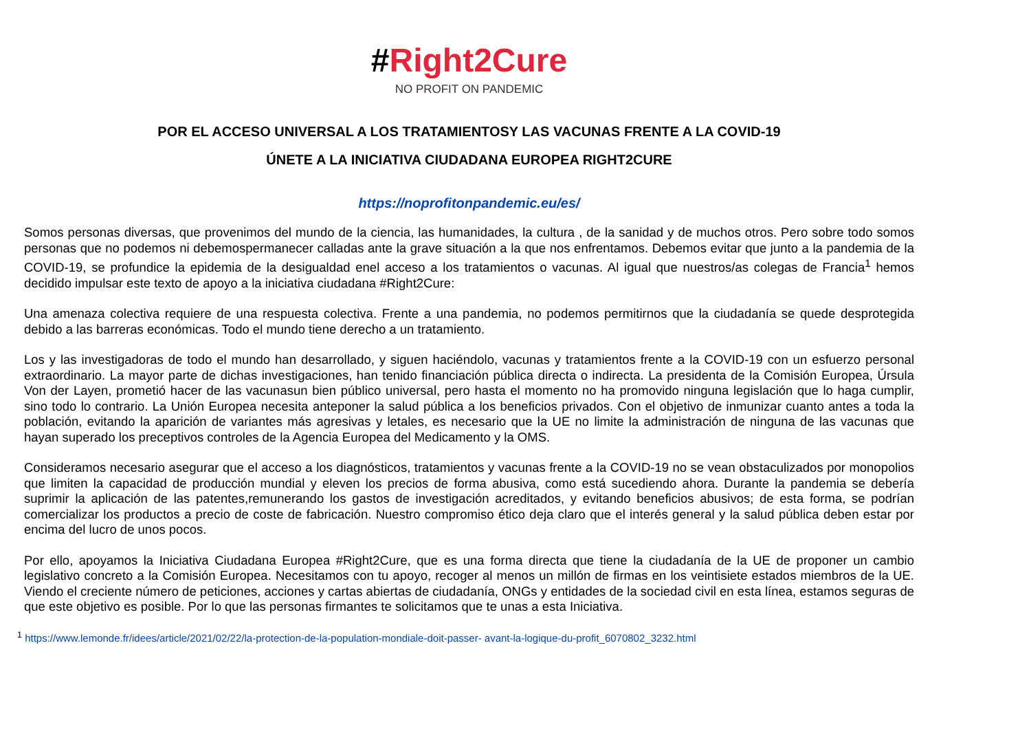#Right2Cure
NO PROFIT ON PANDEMIC
POR EL ACCESO UNIVERSAL A LOS TRATAMIENTOSY LAS VACUNAS FRENTE A LA COVID-19
ÚNETE A LA INICIATIVA CIUDADANA EUROPEA RIGHT2CURE
https://noprofitonpandemic.eu/es/
Somos personas diversas, que provenimos del mundo de la ciencia, las humanidades, la cultura , de la sanidad y de muchos otros. Pero sobre todo somos personas que no podemos ni debemospermanecer calladas ante la grave situación a la que nos enfrentamos. Debemos evitar que junto a la pandemia de la COVID-19, se profundice la epidemia de la desigualdad enel acceso a los tratamientos o vacunas. Al igual que nuestros/as colegas de Francia<sup>1</sup> hemos decidido impulsar este texto de apoyo a la iniciativa ciudadana #Right2Cure:
Una amenaza colectiva requiere de una respuesta colectiva. Frente a una pandemia, no podemos permitirnos que la ciudadanía se quede desprotegida debido a las barreras económicas. Todo el mundo tiene derecho a un tratamiento.
Los y las investigadoras de todo el mundo han desarrollado, y siguen haciéndolo, vacunas y tratamientos frente a la COVID-19 con un esfuerzo personal extraordinario. La mayor parte de dichas investigaciones, han tenido financiación pública directa o indirecta. La presidenta de la Comisión Europea, Úrsula Von der Layen, prometió hacer de las vacunasun bien público universal, pero hasta el momento no ha promovido ninguna legislación que lo haga cumplir, sino todo lo contrario. La Unión Europea necesita anteponer la salud pública a los beneficios privados. Con el objetivo de inmunizar cuanto antes a toda la población, evitando la aparición de variantes más agresivas y letales, es necesario que la UE no limite la administración de ninguna de las vacunas que hayan superado los preceptivos controles de la Agencia Europea del Medicamento y la OMS.
Consideramos necesario asegurar que el acceso a los diagnósticos, tratamientos y vacunas frente a la COVID-19 no se vean obstaculizados por monopolios que limiten la capacidad de producción mundial y eleven los precios de forma abusiva, como está sucediendo ahora. Durante la pandemia se debería suprimir la aplicación de las patentes,remunerando los gastos de investigación acreditados, y evitando beneficios abusivos; de esta forma, se podrían comercializar los productos a precio de coste de fabricación. Nuestro compromiso ético deja claro que el interés general y la salud pública deben estar por encima del lucro de unos pocos.
Por ello, apoyamos la Iniciativa Ciudadana Europea #Right2Cure, que es una forma directa que tiene la ciudadanía de la UE de proponer un cambio legislativo concreto a la Comisión Europea. Necesitamos con tu apoyo, recoger al menos un millón de firmas en los veintisiete estados miembros de la UE. Viendo el creciente número de peticiones, acciones y cartas abiertas de ciudadanía, ONGs y entidades de la sociedad civil en esta línea, estamos seguras de que este objetivo es posible. Por lo que las personas firmantes te solicitamos que te unas a esta Iniciativa.
<sup>1</sup> https://www.lemonde.fr/idees/article/2021/02/22/la-protection-de-la-population-mondiale-doit-passer- avant-la-logique-du-profit_6070802_3232.html